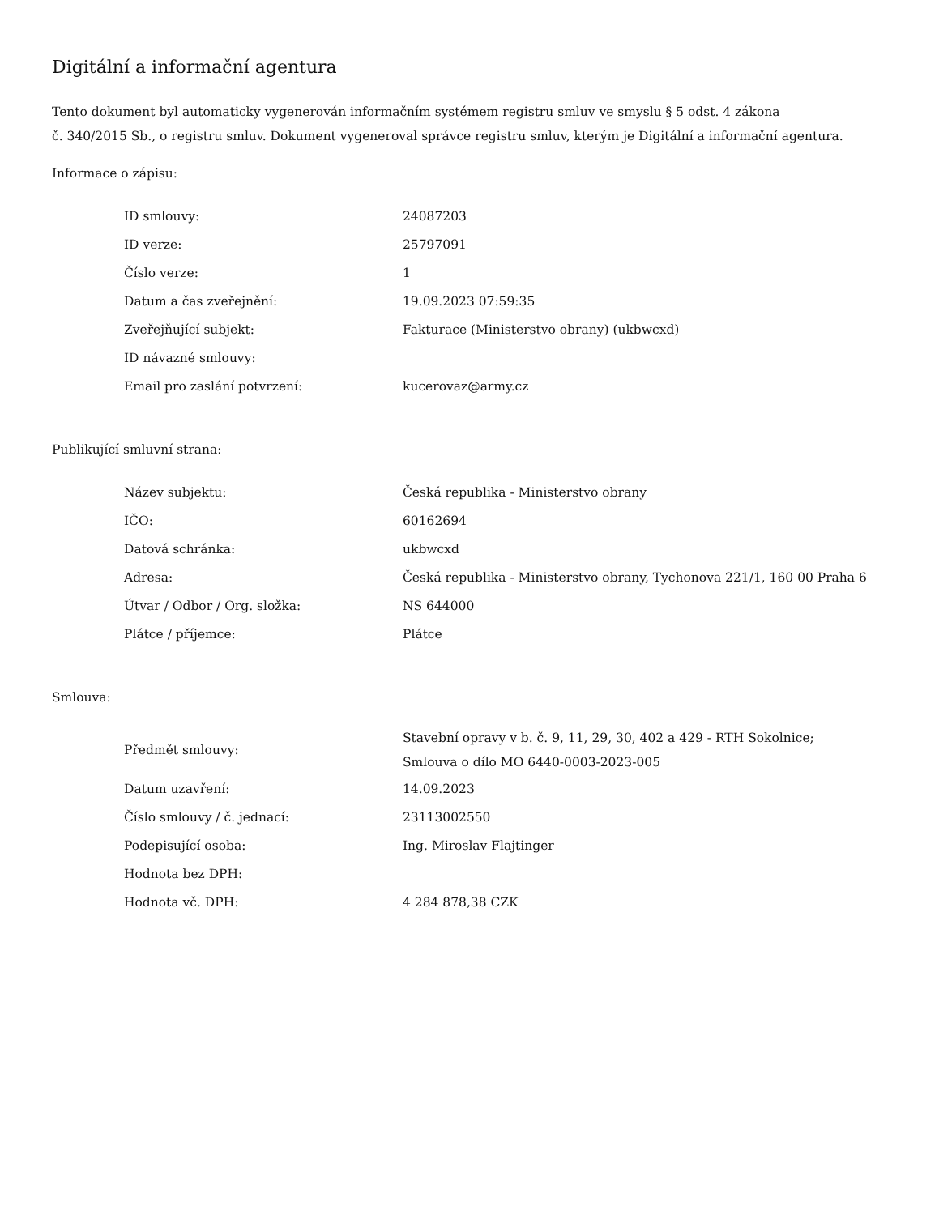Digitální a informační agentura
Tento dokument byl automaticky vygenerován informačním systémem registru smluv ve smyslu § 5 odst. 4 zákona
č. 340/2015 Sb., o registru smluv. Dokument vygeneroval správce registru smluv, kterým je Digitální a informační agentura.
Informace o zápisu:
| ID smlouvy: | 24087203 |
| ID verze: | 25797091 |
| Číslo verze: | 1 |
| Datum a čas zveřejnění: | 19.09.2023 07:59:35 |
| Zveřejňující subjekt: | Fakturace (Ministerstvo obrany) (ukbwcxd) |
| ID návazné smlouvy: | |
| Email pro zaslání potvrzení: | kucerovaz@army.cz |
Publikující smluvní strana:
| Název subjektu: | Česká republika - Ministerstvo obrany |
| IČO: | 60162694 |
| Datová schránka: | ukbwcxd |
| Adresa: | Česká republika - Ministerstvo obrany, Tychonova 221/1, 160 00 Praha 6 |
| Útvar / Odbor / Org. složka: | NS 644000 |
| Plátce / příjemce: | Plátce |
Smlouva:
| Předmět smlouvy: | Stavební opravy v b. č. 9, 11, 29, 30, 402 a 429 - RTH Sokolnice; Smlouva o dílo MO 6440-0003-2023-005 |
| Datum uzavření: | 14.09.2023 |
| Číslo smlouvy / č. jednací: | 23113002550 |
| Podepisující osoba: | Ing. Miroslav Flajtinger |
| Hodnota bez DPH: | |
| Hodnota vč. DPH: | 4 284 878,38 CZK |